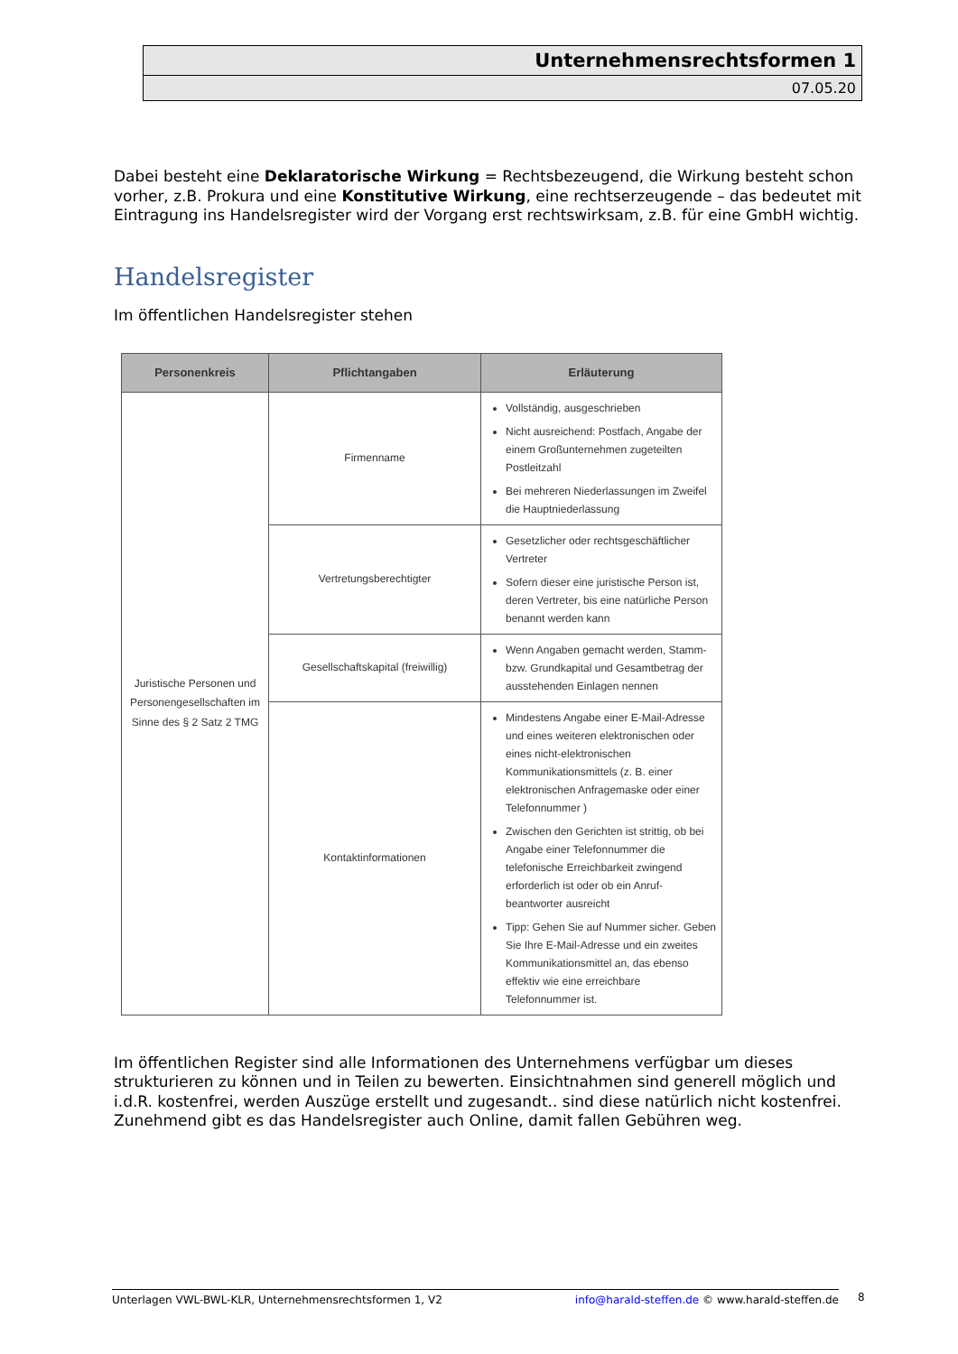Unternehmensrechtsformen 1
07.05.20
Dabei besteht eine Deklaratorische Wirkung = Rechtsbezeugend, die Wirkung besteht schon vorher, z.B. Prokura und eine Konstitutive Wirkung, eine rechtserzeugende – das bedeutet mit Eintragung ins Handelsregister wird der Vorgang erst rechtswirksam, z.B. für eine GmbH wichtig.
Handelsregister
Im öffentlichen Handelsregister stehen
| Personenkreis | Pflichtangaben | Erläuterung |
| --- | --- | --- |
| Juristische Personen und Personengesellschaften im Sinne des § 2 Satz 2 TMG | Firmenname | Vollständig, ausgeschrieben Nicht ausreichend: Postfach, Angabe der einem Großunternehmen zugeteilten Postleitzahl Bei mehreren Niederlassungen im Zweifel die Hauptniederlassung |
| | Vertretungsberechtigter | Gesetzlicher oder rechtsgeschäftlicher Vertreter Sofern dieser eine juristische Person ist, deren Vertreter, bis eine natürliche Person benannt werden kann |
| | Gesellschaftskapital (freiwillig) | Wenn Angaben gemacht werden, Stamm- bzw. Grundkapital und Gesamtbetrag der ausstehenden Einlagen nennen |
| | Kontaktinformationen | Mindestens Angabe einer E-Mail-Adresse und eines weiteren elektronischen oder eines nicht-elektronischen Kommunikationsmittels (z. B. einer elektronischen Anfragemaske oder einer Telefonnummer ) Zwischen den Gerichten ist strittig, ob bei Angabe einer Telefonnummer die telefonische Erreichbarkeit zwingend erforderlich ist oder ob ein Anruf-beantworter ausreicht Tipp: Gehen Sie auf Nummer sicher. Geben Sie Ihre E-Mail-Adresse und ein zweites Kommunikationsmittel an, das ebenso effektiv wie eine erreichbare Telefonnummer ist. |
Im öffentlichen Register sind alle Informationen des Unternehmens verfügbar um dieses strukturieren zu können und in Teilen zu bewerten. Einsichtnahmen sind generell möglich und i.d.R. kostenfrei, werden Auszüge erstellt und zugesandt.. sind diese natürlich nicht kostenfrei. Zunehmend gibt es das Handelsregister auch Online, damit fallen Gebühren weg.
Unterlagen VWL-BWL-KLR, Unternehmensrechtsformen 1, V2 info@harald-steffen.de © www.harald-steffen.de 8